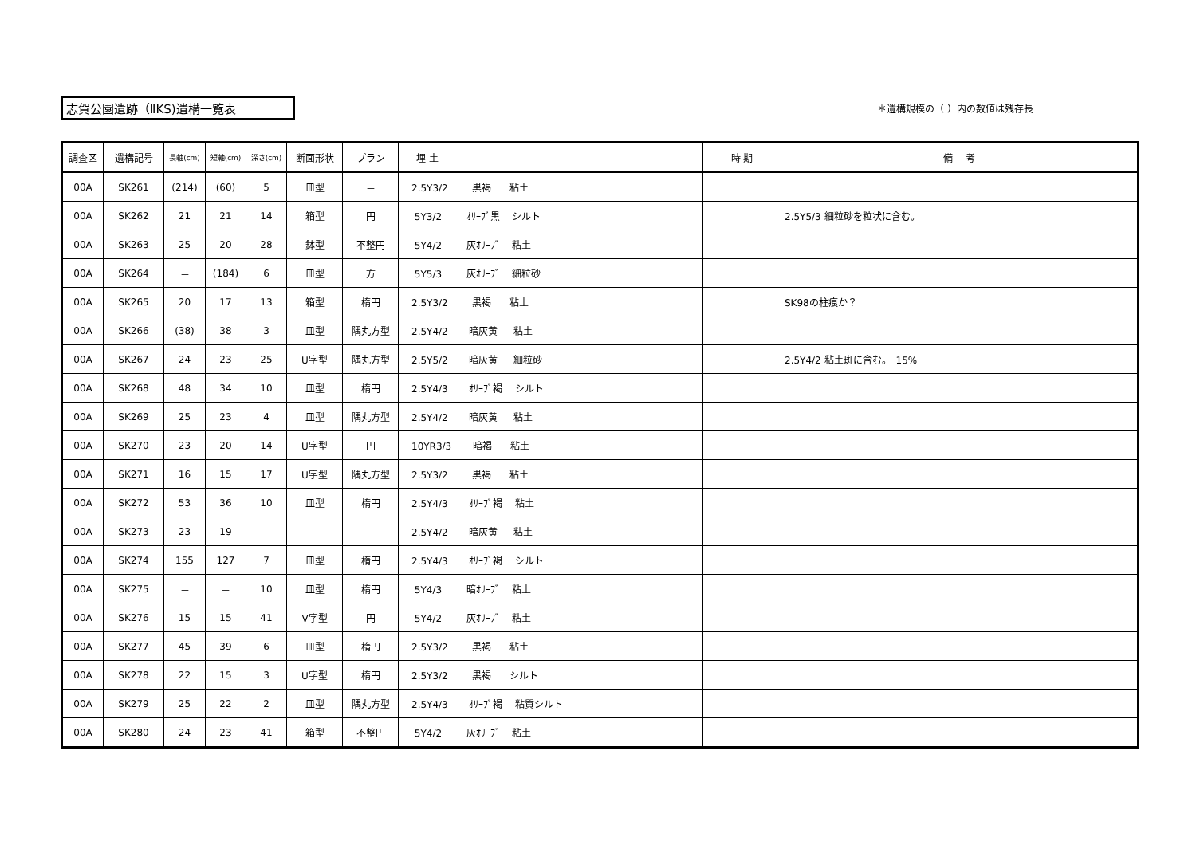志賀公園遺跡（ⅡKS)遺構一覧表
＊遺構規模の（ ）内の数値は残存長
| 調査区 | 遺構記号 | 長軸(cm) | 短軸(cm) | 深さ(cm) | 断面形状 | プラン | 埋 土 | 時 期 | 備 考 |
| --- | --- | --- | --- | --- | --- | --- | --- | --- | --- |
| 00A | SK261 | (214) | (60) | 5 | 皿型 | － | 2.5Y3/2 黒褐 粘土 | | |
| 00A | SK262 | 21 | 21 | 14 | 箱型 | 円 | 5Y3/2 ｵﾘｰﾌﾞ黒 シルト | | 2.5Y5/3 細粒砂を粒状に含む。 |
| 00A | SK263 | 25 | 20 | 28 | 鉢型 | 不整円 | 5Y4/2 灰ｵﾘｰﾌﾞ 粘土 | | |
| 00A | SK264 | － | (184) | 6 | 皿型 | 方 | 5Y5/3 灰ｵﾘｰﾌﾞ 細粒砂 | | |
| 00A | SK265 | 20 | 17 | 13 | 箱型 | 楕円 | 2.5Y3/2 黒褐 粘土 | | SK98の柱痕か？ |
| 00A | SK266 | (38) | 38 | 3 | 皿型 | 隅丸方型 | 2.5Y4/2 暗灰黄 粘土 | | |
| 00A | SK267 | 24 | 23 | 25 | U字型 | 隅丸方型 | 2.5Y5/2 暗灰黄 細粒砂 | | 2.5Y4/2 粘土斑に含む。 15% |
| 00A | SK268 | 48 | 34 | 10 | 皿型 | 楕円 | 2.5Y4/3 ｵﾘｰﾌﾞ褐 シルト | | |
| 00A | SK269 | 25 | 23 | 4 | 皿型 | 隅丸方型 | 2.5Y4/2 暗灰黄 粘土 | | |
| 00A | SK270 | 23 | 20 | 14 | U字型 | 円 | 10YR3/3 暗褐 粘土 | | |
| 00A | SK271 | 16 | 15 | 17 | U字型 | 隅丸方型 | 2.5Y3/2 黒褐 粘土 | | |
| 00A | SK272 | 53 | 36 | 10 | 皿型 | 楕円 | 2.5Y4/3 ｵﾘｰﾌﾞ褐 粘土 | | |
| 00A | SK273 | 23 | 19 | － | － | － | 2.5Y4/2 暗灰黄 粘土 | | |
| 00A | SK274 | 155 | 127 | 7 | 皿型 | 楕円 | 2.5Y4/3 ｵﾘｰﾌﾞ褐 シルト | | |
| 00A | SK275 | － | － | 10 | 皿型 | 楕円 | 5Y4/3 暗ｵﾘｰﾌﾞ 粘土 | | |
| 00A | SK276 | 15 | 15 | 41 | V字型 | 円 | 5Y4/2 灰ｵﾘｰﾌﾞ 粘土 | | |
| 00A | SK277 | 45 | 39 | 6 | 皿型 | 楕円 | 2.5Y3/2 黒褐 粘土 | | |
| 00A | SK278 | 22 | 15 | 3 | U字型 | 楕円 | 2.5Y3/2 黒褐 シルト | | |
| 00A | SK279 | 25 | 22 | 2 | 皿型 | 隅丸方型 | 2.5Y4/3 ｵﾘｰﾌﾞ褐 粘質シルト | | |
| 00A | SK280 | 24 | 23 | 41 | 箱型 | 不整円 | 5Y4/2 灰ｵﾘｰﾌﾞ 粘土 | | |